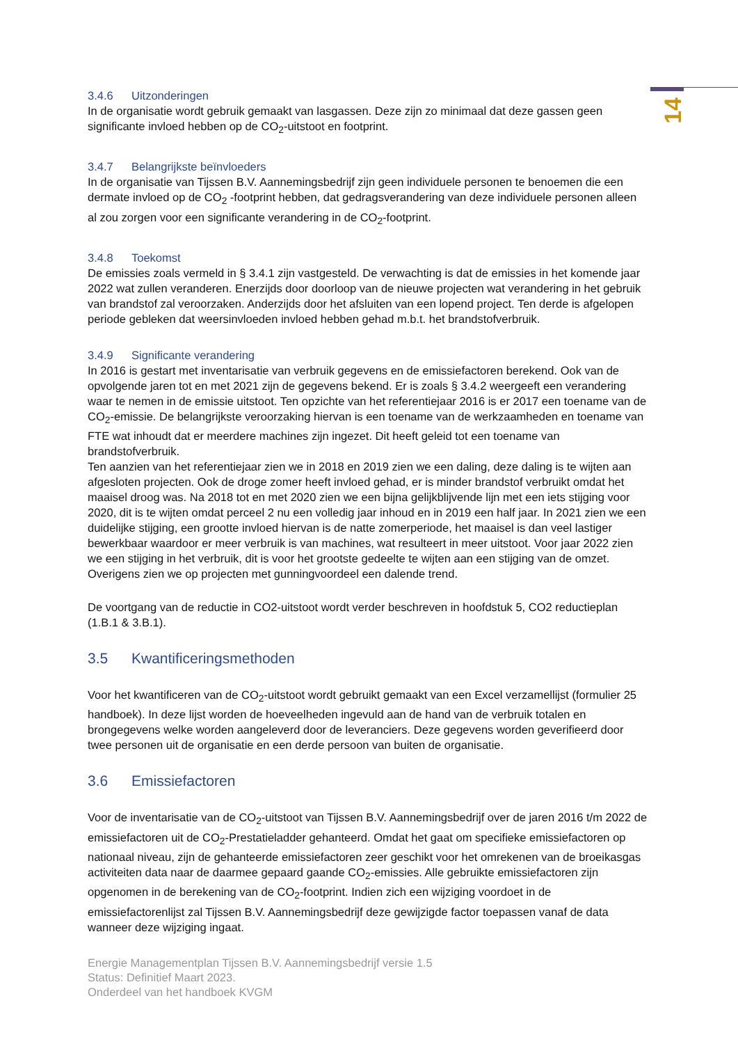14
3.4.6 Uitzonderingen
In de organisatie wordt gebruik gemaakt van lasgassen. Deze zijn zo minimaal dat deze gassen geen significante invloed hebben op de CO<sub>2</sub>-uitstoot en footprint.
3.4.7 Belangrijkste beïnvloeders
In de organisatie van Tijssen B.V. Aannemingsbedrijf zijn geen individuele personen te benoemen die een dermate invloed op de CO<sub>2</sub> -footprint hebben, dat gedragsverandering van deze individuele personen alleen al zou zorgen voor een significante verandering in de CO<sub>2</sub>-footprint.
3.4.8 Toekomst
De emissies zoals vermeld in § 3.4.1 zijn vastgesteld. De verwachting is dat de emissies in het komende jaar 2022 wat zullen veranderen. Enerzijds door doorloop van de nieuwe projecten wat verandering in het gebruik van brandstof zal veroorzaken. Anderzijds door het afsluiten van een lopend project. Ten derde is afgelopen periode gebleken dat weersinvloeden invloed hebben gehad m.b.t. het brandstofverbruik.
3.4.9 Significante verandering
In 2016 is gestart met inventarisatie van verbruik gegevens en de emissiefactoren berekend. Ook van de opvolgende jaren tot en met 2021 zijn de gegevens bekend. Er is zoals § 3.4.2 weergeeft een verandering waar te nemen in de emissie uitstoot. Ten opzichte van het referentiejaar 2016 is er 2017 een toename van de CO<sub>2</sub>-emissie. De belangrijkste veroorzaking hiervan is een toename van de werkzaamheden en toename van FTE wat inhoudt dat er meerdere machines zijn ingezet. Dit heeft geleid tot een toename van brandstofverbruik.
Ten aanzien van het referentiejaar zien we in 2018 en 2019 zien we een daling, deze daling is te wijten aan afgesloten projecten. Ook de droge zomer heeft invloed gehad, er is minder brandstof verbruikt omdat het maaisel droog was. Na 2018 tot en met 2020 zien we een bijna gelijkblijvende lijn met een iets stijging voor 2020, dit is te wijten omdat perceel 2 nu een volledig jaar inhoud en in 2019 een half jaar. In 2021 zien we een duidelijke stijging, een grootte invloed hiervan is de natte zomerperiode, het maaisel is dan veel lastiger bewerkbaar waardoor er meer verbruik is van machines, wat resulteert in meer uitstoot. Voor jaar 2022 zien we een stijging in het verbruik, dit is voor het grootste gedeelte te wijten aan een stijging van de omzet. Overigens zien we op projecten met gunningvoordeel een dalende trend.
De voortgang van de reductie in CO2-uitstoot wordt verder beschreven in hoofdstuk 5, CO2 reductieplan (1.B.1 & 3.B.1).
3.5 Kwantificeringsmethoden
Voor het kwantificeren van de CO<sub>2</sub>-uitstoot wordt gebruikt gemaakt van een Excel verzamellijst (formulier 25 handboek). In deze lijst worden de hoeveelheden ingevuld aan de hand van de verbruik totalen en brongegevens welke worden aangeleverd door de leveranciers. Deze gegevens worden geverifieerd door twee personen uit de organisatie en een derde persoon van buiten de organisatie.
3.6 Emissiefactoren
Voor de inventarisatie van de CO<sub>2</sub>-uitstoot van Tijssen B.V. Aannemingsbedrijf over de jaren 2016 t/m 2022 de emissiefactoren uit de CO<sub>2</sub>-Prestatieladder gehanteerd. Omdat het gaat om specifieke emissiefactoren op nationaal niveau, zijn de gehanteerde emissiefactoren zeer geschikt voor het omrekenen van de broeikasgas activiteiten data naar de daarmee gepaard gaande CO<sub>2</sub>-emissies. Alle gebruikte emissiefactoren zijn opgenomen in de berekening van de CO<sub>2</sub>-footprint. Indien zich een wijziging voordoet in de emissiefactorenlijst zal Tijssen B.V. Aannemingsbedrijf deze gewijzigde factor toepassen vanaf de data wanneer deze wijziging ingaat.
Energie Managementplan Tijssen B.V. Aannemingsbedrijf versie 1.5
Status: Definitief Maart 2023.
Onderdeel van het handboek KVGM